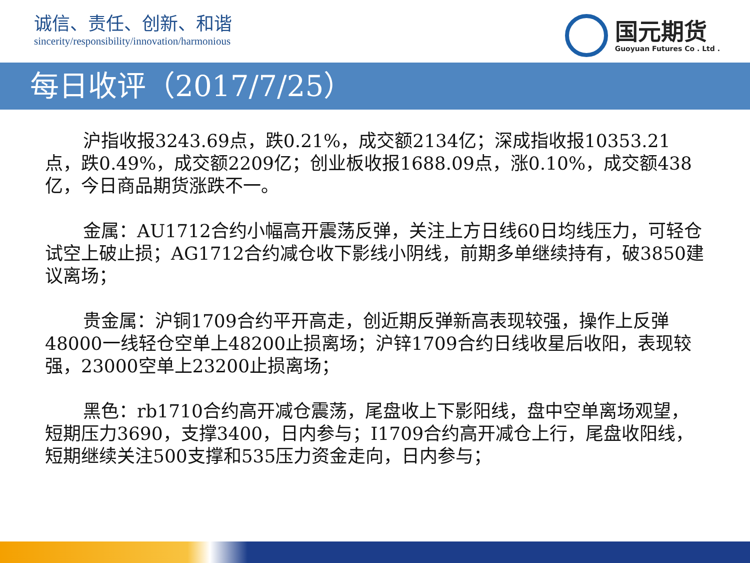诚信、责任、创新、和谐
sincerity/responsibility/innovation/harmonious
国元期货
Guoyuan Futures Co . Ltd .
每日收评（2017/7/25）
沪指收报3243.69点，跌0.21%，成交额2134亿；深成指收报10353.21点，跌0.49%，成交额2209亿；创业板收报1688.09点，涨0.10%，成交额438亿，今日商品期货涨跌不一。
金属：AU1712合约小幅高开震荡反弹，关注上方日线60日均线压力，可轻仓试空上破止损；AG1712合约减仓收下影线小阴线，前期多单继续持有，破3850建议离场；
贵金属：沪铜1709合约平开高走，创近期反弹新高表现较强，操作上反弹48000一线轻仓空单上48200止损离场；沪锌1709合约日线收星后收阳，表现较强，23000空单上23200止损离场；
黑色：rb1710合约高开减仓震荡，尾盘收上下影阳线，盘中空单离场观望，短期压力3690，支撑3400，日内参与；I1709合约高开减仓上行，尾盘收阳线，短期继续关注500支撑和535压力资金走向，日内参与；